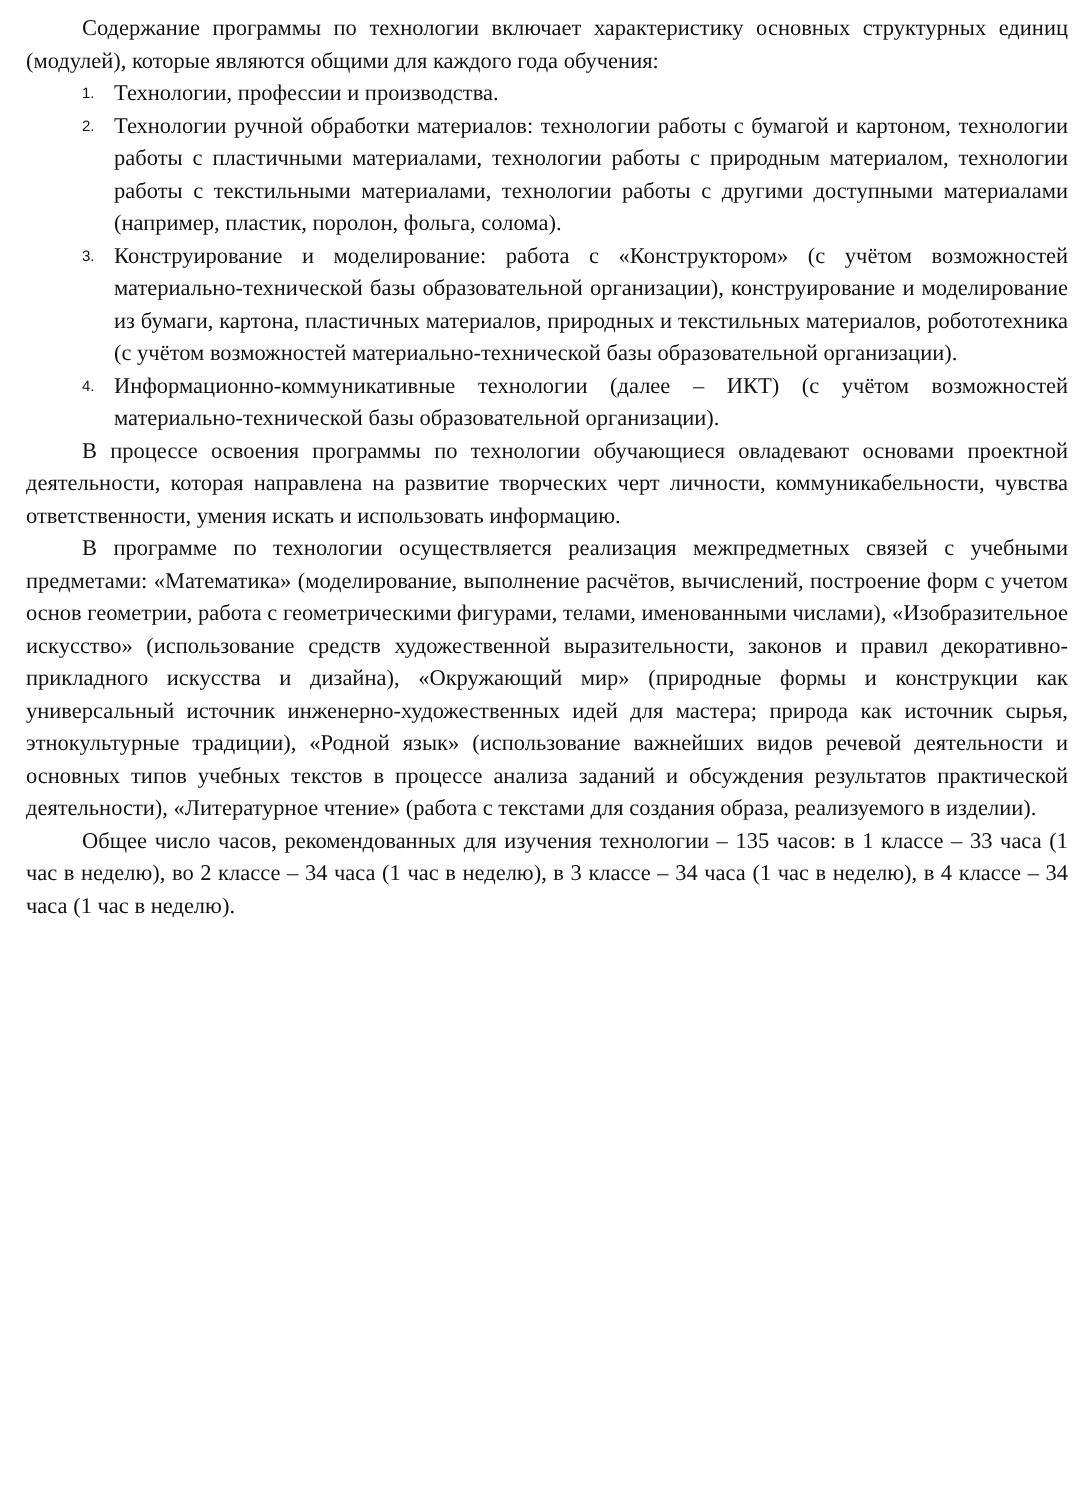Содержание программы по технологии включает характеристику основных структурных единиц (модулей), которые являются общими для каждого года обучения:
1. Технологии, профессии и производства.
2. Технологии ручной обработки материалов: технологии работы с бумагой и картоном, технологии работы с пластичными материалами, технологии работы с природным материалом, технологии работы с текстильными материалами, технологии работы с другими доступными материалами (например, пластик, поролон, фольга, солома).
3. Конструирование и моделирование: работа с «Конструктором» (с учётом возможностей материально-технической базы образовательной организации), конструирование и моделирование из бумаги, картона, пластичных материалов, природных и текстильных материалов, робототехника (с учётом возможностей материально-технической базы образовательной организации).
4. Информационно-коммуникативные технологии (далее – ИКТ) (с учётом возможностей материально-технической базы образовательной организации).
В процессе освоения программы по технологии обучающиеся овладевают основами проектной деятельности, которая направлена на развитие творческих черт личности, коммуникабельности, чувства ответственности, умения искать и использовать информацию.
В программе по технологии осуществляется реализация межпредметных связей с учебными предметами: «Математика» (моделирование, выполнение расчётов, вычислений, построение форм с учетом основ геометрии, работа с геометрическими фигурами, телами, именованными числами), «Изобразительное искусство» (использование средств художественной выразительности, законов и правил декоративно-прикладного искусства и дизайна), «Окружающий мир» (природные формы и конструкции как универсальный источник инженерно-художественных идей для мастера; природа как источник сырья, этнокультурные традиции), «Родной язык» (использование важнейших видов речевой деятельности и основных типов учебных текстов в процессе анализа заданий и обсуждения результатов практической деятельности), «Литературное чтение» (работа с текстами для создания образа, реализуемого в изделии).
Общее число часов, рекомендованных для изучения технологии – 135 часов: в 1 классе – 33 часа (1 час в неделю), во 2 классе – 34 часа (1 час в неделю), в 3 классе – 34 часа (1 час в неделю), в 4 классе – 34 часа (1 час в неделю).